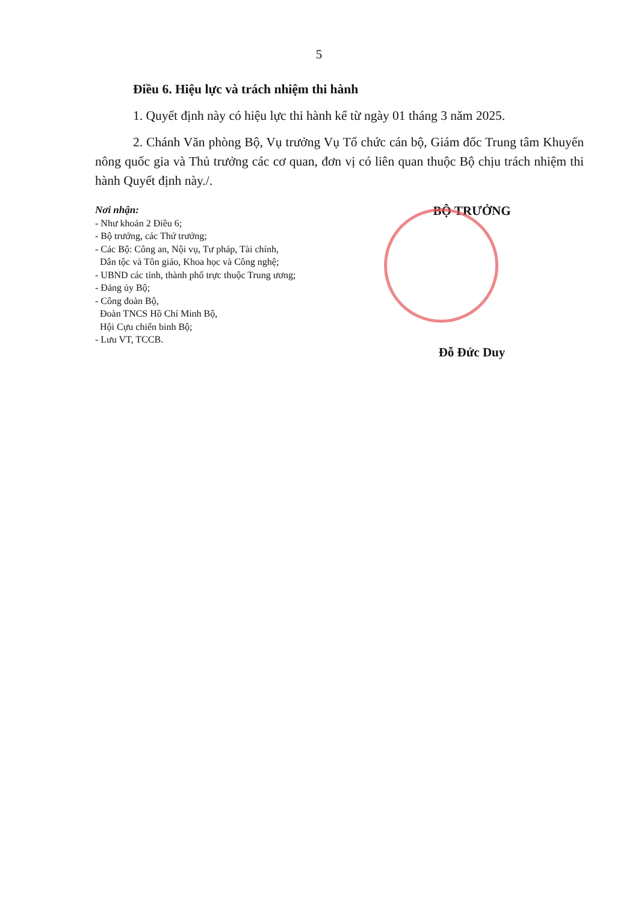5
Điều 6. Hiệu lực và trách nhiệm thi hành
1. Quyết định này có hiệu lực thi hành kể từ ngày 01 tháng 3 năm 2025.
2. Chánh Văn phòng Bộ, Vụ trưởng Vụ Tổ chức cán bộ, Giám đốc Trung tâm Khuyến nông quốc gia và Thủ trưởng các cơ quan, đơn vị có liên quan thuộc Bộ chịu trách nhiệm thi hành Quyết định này./.
Nơi nhận:
- Như khoản 2 Điều 6;
- Bộ trưởng, các Thứ trưởng;
- Các Bộ: Công an, Nội vụ, Tư pháp, Tài chính,
Dân tộc và Tôn giáo, Khoa học và Công nghệ;
- UBND các tỉnh, thành phố trực thuộc Trung ương;
- Đảng ủy Bộ;
- Công đoàn Bộ,
Đoàn TNCS Hồ Chí Minh Bộ,
Hội Cựu chiến binh Bộ;
- Lưu VT, TCCB.
BỘ TRƯỞNG
Đỗ Đức Duy